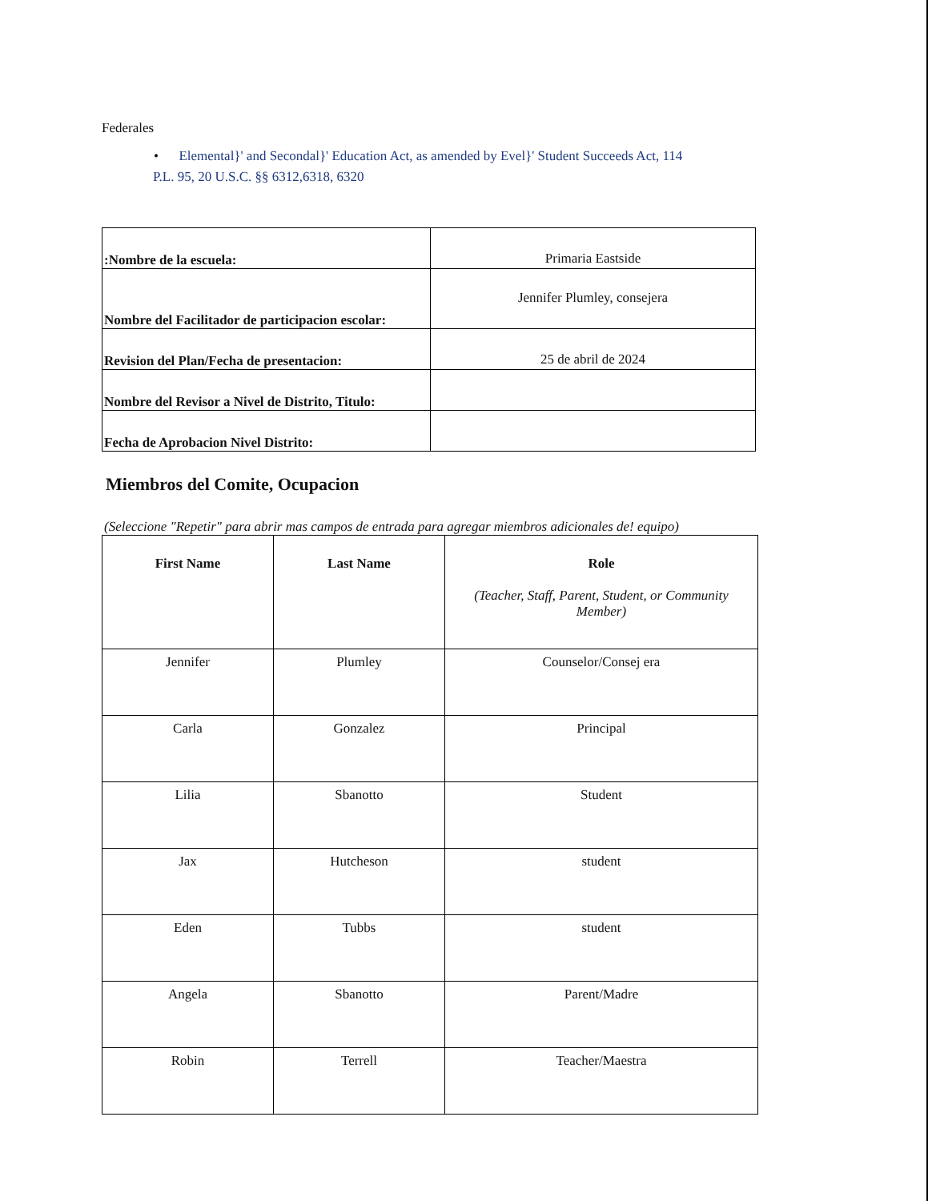Federales
• Elemental}' and Secondal}' Education Act, as amended by Evel}' Student Succeeds Act, 114
P.L. 95, 20 U.S.C. §§ 6312,6318, 6320
| :Nombre de la escuela: | Primaria Eastside |
| Nombre del Facilitador de participacion escolar: | Jennifer Plumley, consejera |
| Revision del Plan/Fecha de presentacion: | 25 de abril de 2024 |
| Nombre del Revisor a Nivel de Distrito, Titulo: | |
| Fecha de Aprobacion Nivel Distrito: | |
Miembros del Comite, Ocupacion
(Seleccione "Repetir" para abrir mas campos de entrada para agregar miembros adicionales de! equipo)
| First Name | Last Name | Role (Teacher, Staff, Parent, Student, or Community Member) |
| --- | --- | --- |
| Jennifer | Plumley | Counselor/Consej era |
| Carla | Gonzalez | Principal |
| Lilia | Sbanotto | Student |
| Jax | Hutcheson | student |
| Eden | Tubbs | student |
| Angela | Sbanotto | Parent/Madre |
| Robin | Terrell | Teacher/Maestra |